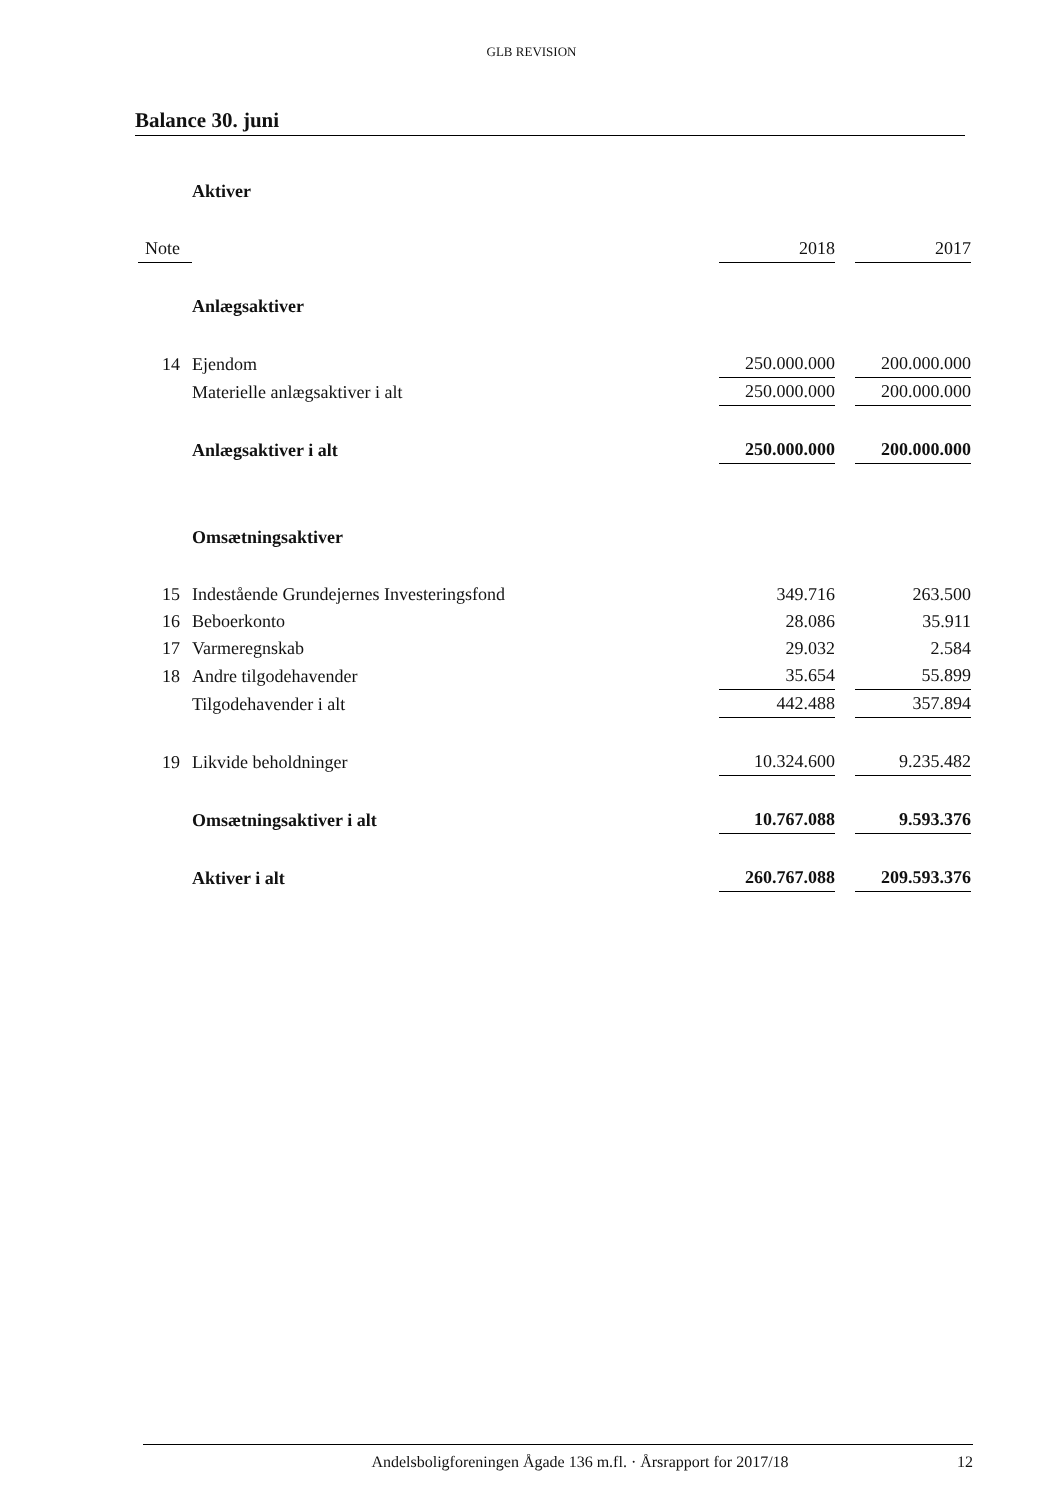GLB REVISION
Balance 30. juni
| | Aktiver | | | |
| Note | | 2018 | | 2017 |
| | Anlægsaktiver | | | |
| 14 | Ejendom | 250.000.000 | | 200.000.000 |
| | Materielle anlægsaktiver i alt | 250.000.000 | | 200.000.000 |
| | Anlægsaktiver i alt | 250.000.000 | | 200.000.000 |
| | Omsætningsaktiver | | | |
| 15 | Indestående Grundejernes Investeringsfond | 349.716 | | 263.500 |
| 16 | Beboerkonto | 28.086 | | 35.911 |
| 17 | Varmeregnskab | 29.032 | | 2.584 |
| 18 | Andre tilgodehavender | 35.654 | | 55.899 |
| | Tilgodehavender i alt | 442.488 | | 357.894 |
| 19 | Likvide beholdninger | 10.324.600 | | 9.235.482 |
| | Omsætningsaktiver i alt | 10.767.088 | | 9.593.376 |
| | Aktiver i alt | 260.767.088 | | 209.593.376 |
Andelsboligforeningen Ågade 136 m.fl. · Årsrapport for 2017/18 12